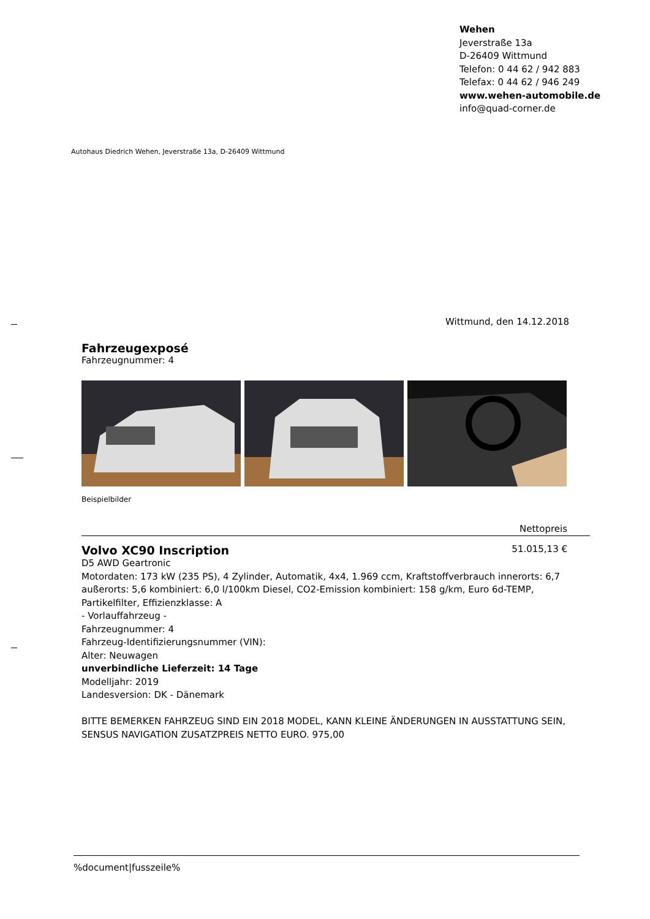Wehen
Jeverstraße 13a
D-26409 Wittmund
Telefon: 0 44 62 / 942 883
Telefax: 0 44 62 / 946 249
www.wehen-automobile.de
info@quad-corner.de
Autohaus Diedrich Wehen, Jeverstraße 13a, D-26409 Wittmund
Wittmund, den 14.12.2018
Fahrzeugexposé
Fahrzeugnummer: 4
Beispielbilder
Nettopreis
Volvo XC90 Inscription
51.015,13 €
D5 AWD Geartronic
Motordaten: 173 kW (235 PS), 4 Zylinder, Automatik, 4x4, 1.969 ccm, Kraftstoffverbrauch innerorts: 6,7 außerorts: 5,6 kombiniert: 6,0 l/100km Diesel, CO2-Emission kombiniert: 158 g/km, Euro 6d-TEMP, Partikelfilter, Effizienzklasse: A
- Vorlauffahrzeug -
Fahrzeugnummer: 4
Fahrzeug-Identifizierungsnummer (VIN):
Alter: Neuwagen
unverbindliche Lieferzeit: 14 Tage
Modelljahr: 2019
Landesversion: DK - Dänemark
BITTE BEMERKEN FAHRZEUG SIND EIN 2018 MODEL, KANN KLEINE ÄNDERUNGEN IN AUSSTATTUNG SEIN,
SENSUS NAVIGATION ZUSATZPREIS NETTO EURO. 975,00
%document|fusszeile%